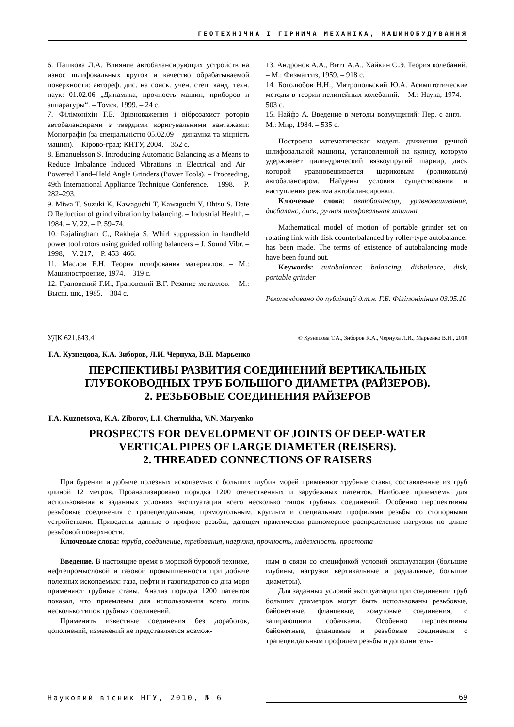ГЕОТЕХНІЧНА І ГІРНИЧА МЕХАНІКА, МАШИНОБУДУВАННЯ
6. Пашкова Л.А. Влияние автобалансирующих устройств на износ шлифовальных кругов и качество обрабатываемой поверхности: автореф. дис. на соиск. учен. степ. канд. техн. наук: 01.02.06 „Динамика, прочность машин, приборов и аппаратуры“. – Томск, 1999. – 24 с.
7. Філімоніхін Г.Б. Зрівноваження і віброзахист роторів автобалансирами з твердими коригувальними вантажами: Монографія (за спеціальністю 05.02.09 – динаміка та міцність машин). – Кірово-град: КНТУ, 2004. – 352 с.
8. Emanuelsson S. Introducing Automatic Balancing as a Means to Reduce Imbalance Induced Vibrations in Electrical and Air–Powered Hand–Held Angle Grinders (Power Tools). – Proceeding, 49th International Appliance Technique Conference. – 1998. – P. 282–293.
9. Miwa T, Suzuki K, Kawaguchi T, Kawaguchi Y, Ohtsu S, Date O Reduction of grind vibration by balancing. – Industrial Health. – 1984. – V. 22. – P. 59–74.
10. Rajalingham C., Rakheja S. Whirl suppression in handheld power tool rotors using guided rolling balancers – J. Sound Vibr. – 1998, – V. 217, – P. 453–466.
11. Маслов Е.Н. Теория шлифования материалов. – М.: Машиностроение, 1974. – 319 с.
12. Грановский Г.И., Грановский В.Г. Резание металлов. – М.: Высш. шк., 1985. – 304 с.
13. Андронов А.А., Витт А.А., Хайкин С.Э. Теория колебаний. – М.: Физматгиз, 1959. – 918 с.
14. Боголюбов Н.Н., Митропольский Ю.А. Асимптотические методы в теории нелинейных колебаний. – М.: Наука, 1974. – 503 с.
15. Найфэ А. Введение в методы возмущений: Пер. с англ. – М.: Мир, 1984. – 535 с.
Построена математическая модель движения ручной шлифовальной машины, установленной на кулису, которую удерживает цилиндрический вязкоупругий шарнир, диск которой уравновешивается шариковым (роликовым) автобалансиром. Найдены условия существования и наступления режима автобалансировки.
Ключевые слова: автобалансир, уравновешивание, дисбаланс, диск, ручная шлифовальная машина
Mathematical model of motion of portable grinder set on rotating link with disk counterbalanced by roller-type autobalancer has been made. The terms of existence of autobalancing mode have been found out.
Keywords: autobalancer, balancing, disbalance, disk, portable grinder
Рекомендовано до публікації д.т.н. Г.Б. Філімоніхіним 03.05.10
УДК 621.643.41 © Кузнецова Т.А., Зиборов К.А., Чернуха Л.И., Марьенко В.Н., 2010
Т.А. Кузнецова, К.А. Зиборов, Л.И. Чернуха, В.Н. Марьенко
ПЕРСПЕКТИВЫ РАЗВИТИЯ СОЕДИНЕНИЙ ВЕРТИКАЛЬНЫХ
ГЛУБОКОВОДНЫХ ТРУБ БОЛЬШОГО ДИАМЕТРА (РАЙЗЕРОВ).
2. РЕЗЬБОВЫЕ СОЕДИНЕНИЯ РАЙЗЕРОВ
T.A. Kuznetsova, K.A. Ziborov, L.I. Chernukha, V.N. Maryenko
PROSPECTS FOR DEVELOPMENT OF JOINTS OF DEEP-WATER
VERTICAL PIPES OF LARGE DIAMETER (REISERS).
2. THREADED CONNECTIONS OF RAISERS
При бурении и добыче полезных ископаемых с больших глубин морей применяют трубные ставы, составленные из труб длиной 12 метров. Проанализировано порядка 1200 отечественных и зарубежных патентов. Наиболее приемлемы для использования в заданных условиях эксплуатации всего несколько типов трубных соединений. Особенно перспективны резьбовые соединения с трапецеидальным, прямоугольным, круглым и специальным профилями резьбы со стопорными устройствами. Приведены данные о профиле резьбы, дающем практически равномерное распределение нагрузки по длине резьбовой поверхности.
Ключевые слова: труба, соединение, требования, нагрузка, прочность, надежность, простота
Введение. В настоящие время в морской буровой технике, нефтепромысловой и газовой промышленности при добыче полезных ископаемых: газа, нефти и газогидратов со дна моря применяют трубные ставы. Анализ порядка 1200 патентов показал, что приемлемы для использования всего лишь несколько типов трубных соединений.
Применить известные соединения без доработок, дополнений, изменений не представляется возмож-
ным в связи со спецификой условий эксплуатации (большие глубины, нагрузки вертикальные и радиальные, большие диаметры).
Для заданных условий эксплуатации при соединении труб больших диаметров могут быть использованы резьбовые, байонетные, фланцевые, хомутовые соединения, с запирающими собачками. Особенно перспективны байонетные, фланцевые и резьбовые соединения с трапецеидальным профилем резьбы и дополнитель-
Науковий вісник НГУ, 2010, № 6 69